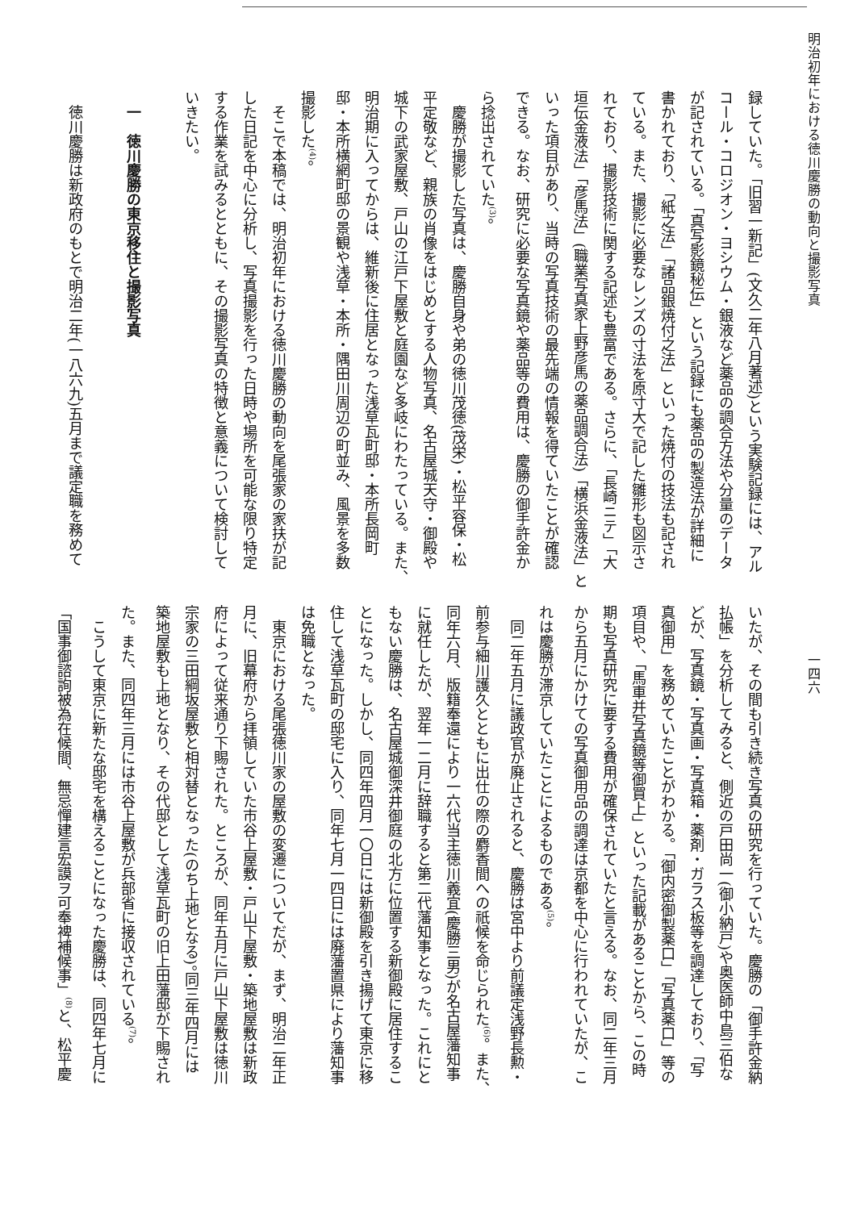明治初年における徳川慶勝の動向と撮影写真
一四六
録していた。「旧習一新記」(文久二年八月著述)という実験記録には、アル
コール・コロジオン・ヨシウム・銀液など薬品の調合方法や分量のデータ
が記されている。「真写影鏡秘伝」という記録にも薬品の製造法が詳細に
書かれており、「紙之法」「諸品銀焼付之法」といった焼付の技法も記され
ている。また、撮影に必要なレンズの寸法を原寸大で記した雛形も図示さ
れており、撮影技術に関する記述も豊富である。さらに、「長崎ニテ」「大
垣伝金液法」「彦馬法」(職業写真家上野彦馬の薬品調合法)「横浜金液法」と
いった項目があり、当時の写真技術の最先端の情報を得ていたことが確認
できる。なお、研究に必要な写真鏡や薬品等の費用は、慶勝の御手許金か
ら捻出されていた<sup>(3)</sup>。
慶勝が撮影した写真は、慶勝自身や弟の徳川茂徳(茂栄)・松平容保・松
平定敬など、親族の肖像をはじめとする人物写真、名古屋城天守・御殿や
城下の武家屋敷、戸山の江戸下屋敷と庭園など多岐にわたっている。また、
明治期に入ってからは、維新後に住居となった浅草瓦町邸・本所長岡町
邸・本所横網町邸の景観や浅草・本所・隅田川周辺の町並み、風景を多数
撮影した<sup>(4)</sup>。
そこで本稿では、明治初年における徳川慶勝の動向を尾張家の家扶が記
した日記を中心に分析し、写真撮影を行った日時や場所を可能な限り特定
する作業を試みるとともに、その撮影写真の特徴と意義について検討して
いきたい。
一　徳川慶勝の東京移住と撮影写真
徳川慶勝は新政府のもとで明治二年(一八六九)五月まで議定職を務めて
いたが、その間も引き続き写真の研究を行っていた。慶勝の「御手許金納
払帳」を分析してみると、側近の戸田尚一(御小納戸)や奥医師中島三伯な
どが、写真鏡・写真画・写真箱・薬剤・ガラス板等を調達しており、「写
真御用」を務めていたことがわかる。「御内密御製薬口」「写真薬口」等の
項目や、「馬車并写真鏡等御買上」といった記載があることから、この時
期も写真研究に要する費用が確保されていたと言える。なお、同二年三月
から五月にかけての写真御用品の調達は京都を中心に行われていたが、こ
れは慶勝が滞京していたことによるものである<sup>(5)</sup>。
同二年五月に議政官が廃止されると、慶勝は宮中より前議定浅野長勲・
前参与細川護久とともに出仕の際の麝香間への祇候を命じられた<sup>(6)</sup>。また、
同年六月、版籍奉還により一六代当主徳川義宜(慶勝三男)が名古屋藩知事
に就任したが、翌年一二月に辞職すると第二代藩知事となった。これにと
もない慶勝は、名古屋城御深井御庭の北方に位置する新御殿に居住するこ
とになった。しかし、同四年四月一〇日には新御殿を引き揚げて東京に移
住して浅草瓦町の邸宅に入り、同年七月一四日には廃藩置県により藩知事
は免職となった。
東京における尾張徳川家の屋敷の変遷についてだが、まず、明治二年正
月に、旧幕府から拝領していた市谷上屋敷・戸山下屋敷・築地屋敷は新政
府によって従来通り下賜された。ところが、同年五月に戸山下屋敷は徳川
宗家の三田綱坂屋敷と相対替となった(のち上地となる)。同三年四月には
築地屋敷も上地となり、その代邸として浅草瓦町の旧上田藩邸が下賜され
た。また、同四年三月には市谷上屋敷が兵部省に接収されている<sup>(7)</sup>。
こうして東京に新たな邸宅を構えることになった慶勝は、同四年七月に
「国事御諮詢被為在候間、無忌憚建言宏謨ヲ可奉裨補候事」<sup>(8)</sup>と、松平慶